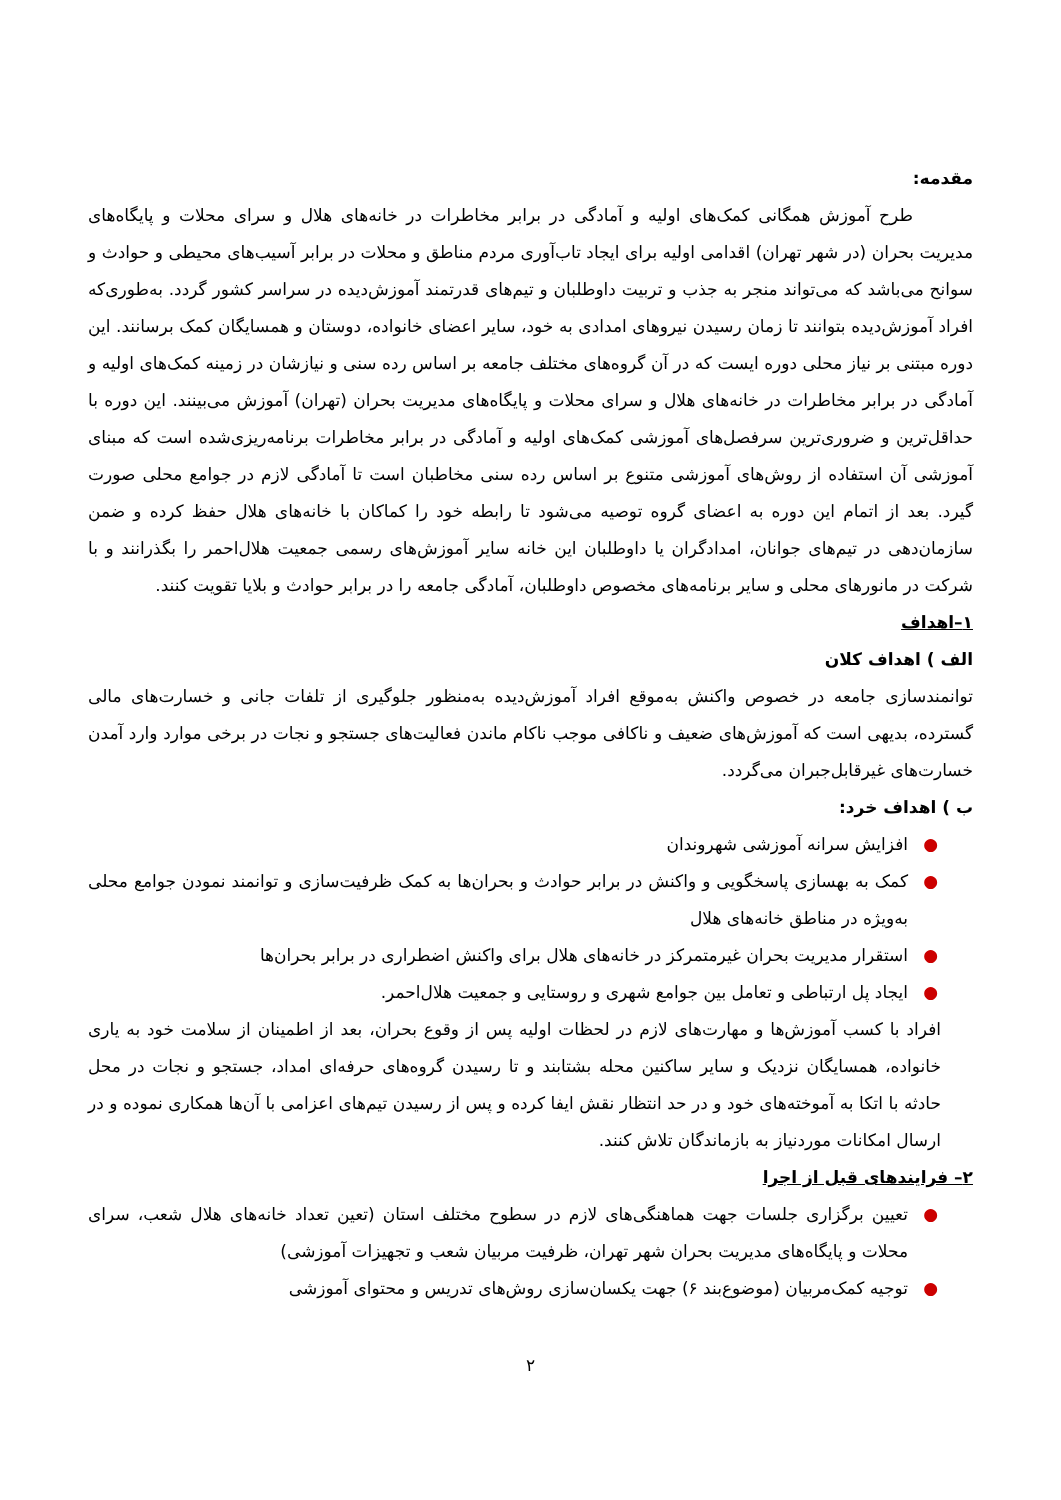مقدمه:
طرح آموزش همگانی کمک‌های اولیه و آمادگی در برابر مخاطرات در خانه‌های هلال و سرای محلات و پایگاه‌های مدیریت بحران (در شهر تهران) اقدامی اولیه برای ایجاد تاب‌آوری مردم مناطق و محلات در برابر آسیب‌های محیطی و حوادث و سوانح می‌باشد که می‌تواند منجر به جذب و تربیت داوطلبان و تیم‌های قدرتمند آموزش‌دیده در سراسر کشور گردد. به‌طوری‌که افراد آموزش‌دیده بتوانند تا زمان رسیدن نیروهای امدادی به خود، سایر اعضای خانواده، دوستان و همسایگان کمک برسانند. این دوره مبتنی بر نیاز محلی دوره ایست که در آن گروه‌های مختلف جامعه بر اساس رده سنی و نیازشان در زمینه کمک‌های اولیه و آمادگی در برابر مخاطرات در خانه‌های هلال و سرای محلات و پایگاه‌های مدیریت بحران (تهران) آموزش می‌بینند. این دوره با حداقل‌ترین و ضروری‌ترین سرفصل‌های آموزشی کمک‌های اولیه و آمادگی در برابر مخاطرات برنامه‌ریزی‌شده است که مبنای آموزشی آن استفاده از روش‌های آموزشی متنوع بر اساس رده سنی مخاطبان است تا آمادگی لازم در جوامع محلی صورت گیرد. بعد از اتمام این دوره به اعضای گروه توصیه می‌شود تا رابطه خود را کماکان با خانه‌های هلال حفظ کرده و ضمن سازمان‌دهی در تیم‌های جوانان، امدادگران یا داوطلبان این خانه سایر آموزش‌های رسمی جمعیت هلال‌احمر را بگذرانند و با شرکت در مانورهای محلی و سایر برنامه‌های مخصوص داوطلبان، آمادگی جامعه را در برابر حوادث و بلایا تقویت کنند.
۱–اهداف
الف ) اهداف کلان
توانمندسازی جامعه در خصوص واکنش به‌موقع افراد آموزش‌دیده به‌منظور جلوگیری از تلفات جانی و خسارت‌های مالی گسترده، بدیهی است که آموزش‌های ضعیف و ناکافی موجب ناکام ماندن فعالیت‌های جستجو و نجات در برخی موارد وارد آمدن خسارت‌های غیرقابل‌جبران می‌گردد.
ب ) اهداف خرد:
● افزایش سرانه آموزشی شهروندان
● کمک به بهسازی پاسخگویی و واکنش در برابر حوادث و بحران‌ها به کمک ظرفیت‌سازی و توانمند نمودن جوامع محلی به‌ویژه در مناطق خانه‌های هلال
● استقرار مدیریت بحران غیرمتمرکز در خانه‌های هلال برای واکنش اضطراری در برابر بحران‌ها
● ایجاد پل ارتباطی و تعامل بین جوامع شهری و روستایی و جمعیت هلال‌احمر.
افراد با کسب آموزش‌ها و مهارت‌های لازم در لحظات اولیه پس از وقوع بحران، بعد از اطمینان از سلامت خود به یاری خانواده، همسایگان نزدیک و سایر ساکنین محله بشتابند و تا رسیدن گروه‌های حرفه‌ای امداد، جستجو و نجات در محل حادثه با اتکا به آموخته‌های خود و در حد انتظار نقش ایفا کرده و پس از رسیدن تیم‌های اعزامی با آن‌ها همکاری نموده و در ارسال امکانات موردنیاز به بازماندگان تلاش کنند.
۲– فرایندهای قبل از اجرا
● تعیین برگزاری جلسات جهت هماهنگی‌های لازم در سطوح مختلف استان (تعین تعداد خانه‌های هلال شعب، سرای محلات و پایگاه‌های مدیریت بحران شهر تهران، ظرفیت مربیان شعب و تجهیزات آموزشی)
● توجیه کمک‌مربیان (موضوع‌بند ۶) جهت یکسان‌سازی روش‌های تدریس و محتوای آموزشی
۲